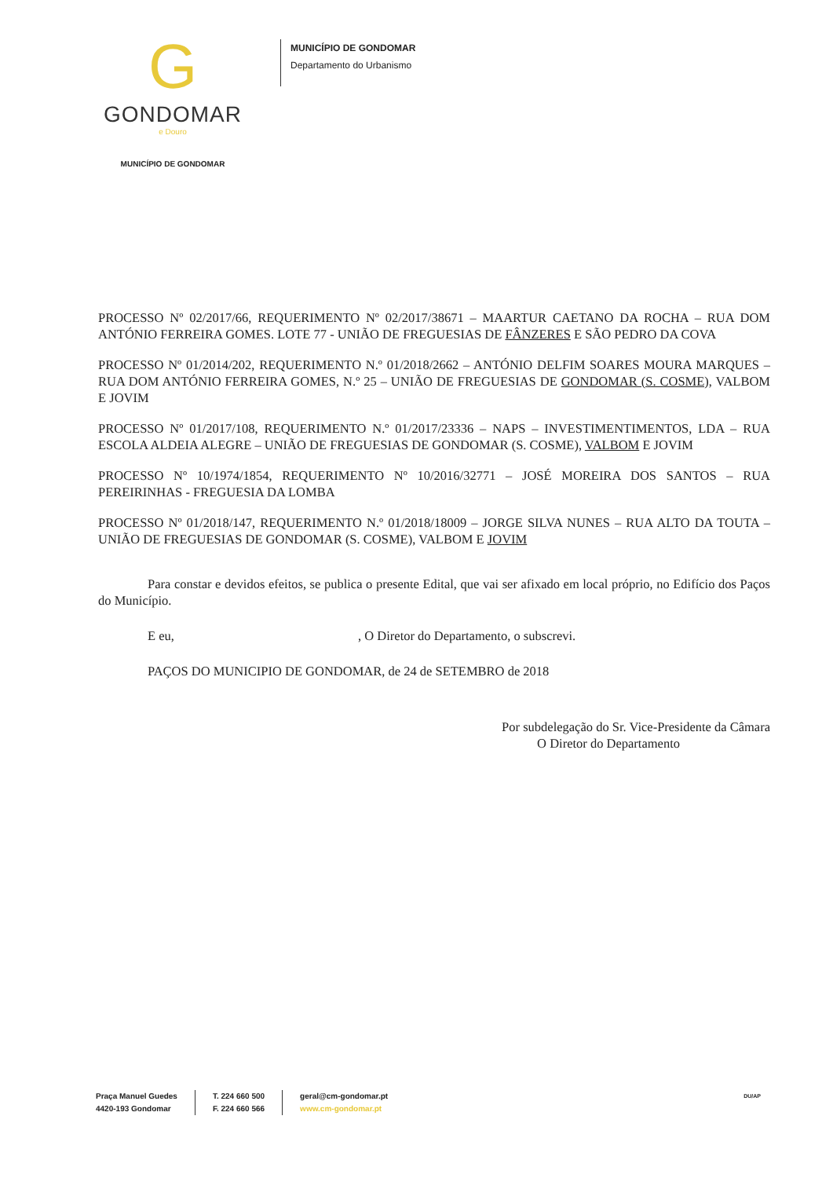G
GONDOMAR
e Douro
MUNICÍPIO DE GONDOMAR
MUNICÍPIO DE GONDOMAR
Departamento do Urbanismo
PROCESSO Nº 02/2017/66, REQUERIMENTO Nº 02/2017/38671 – MAARTUR CAETANO DA ROCHA – RUA DOM ANTÓNIO FERREIRA GOMES. LOTE 77 - UNIÃO DE FREGUESIAS DE FÂNZERES E SÃO PEDRO DA COVA
PROCESSO Nº 01/2014/202, REQUERIMENTO N.º 01/2018/2662 – ANTÓNIO DELFIM SOARES MOURA MARQUES – RUA DOM ANTÓNIO FERREIRA GOMES, N.º 25 – UNIÃO DE FREGUESIAS DE GONDOMAR (S. COSME), VALBOM E JOVIM
PROCESSO Nº 01/2017/108, REQUERIMENTO N.º 01/2017/23336 – NAPS – INVESTIMENTIMENTOS, LDA – RUA ESCOLA ALDEIA ALEGRE – UNIÃO DE FREGUESIAS DE GONDOMAR (S. COSME), VALBOM E JOVIM
PROCESSO Nº 10/1974/1854, REQUERIMENTO Nº 10/2016/32771 – JOSÉ MOREIRA DOS SANTOS – RUA PEREIRINHAS - FREGUESIA DA LOMBA
PROCESSO Nº 01/2018/147, REQUERIMENTO N.º 01/2018/18009 – JORGE SILVA NUNES – RUA ALTO DA TOUTA – UNIÃO DE FREGUESIAS DE GONDOMAR (S. COSME), VALBOM E JOVIM
Para constar e devidos efeitos, se publica o presente Edital, que vai ser afixado em local próprio, no Edifício dos Paços do Município.
E eu, , O Diretor do Departamento, o subscrevi.
PAÇOS DO MUNICIPIO DE GONDOMAR, de 24 de SETEMBRO de 2018
Por subdelegação do Sr. Vice-Presidente da Câmara
O Diretor do Departamento
Praça Manuel Guedes
4420-193 Gondomar
T. 224 660 500
F. 224 660 566
geral@cm-gondomar.pt
www.cm-gondomar.pt
DU/AP